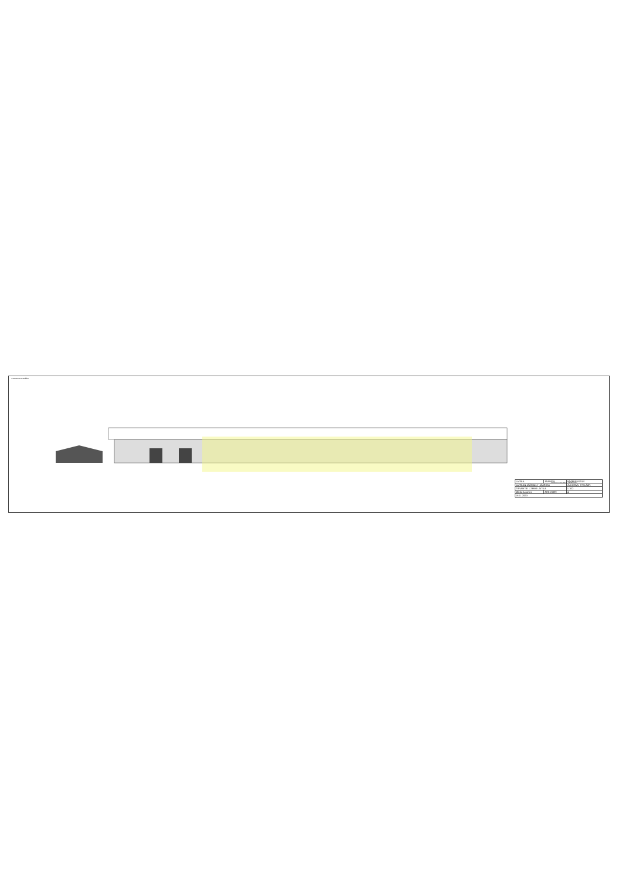JULKISIVU ETELÄÄN
URAKKALASKENTA-ASIAKIRJA
| LAITILA | JÄÄRATA | PÄÄPIIRUSTUS |
| LAITILAN JÄÄHALLI - JÄÄRATA | | JULKISIVU ETELÄÄN |
| TIEVANTIE 1 23800 LAITILA | | 1:100 |
| Marko Arvonen | ARK 20899 | 4 |
| 18.11.2020 | | |